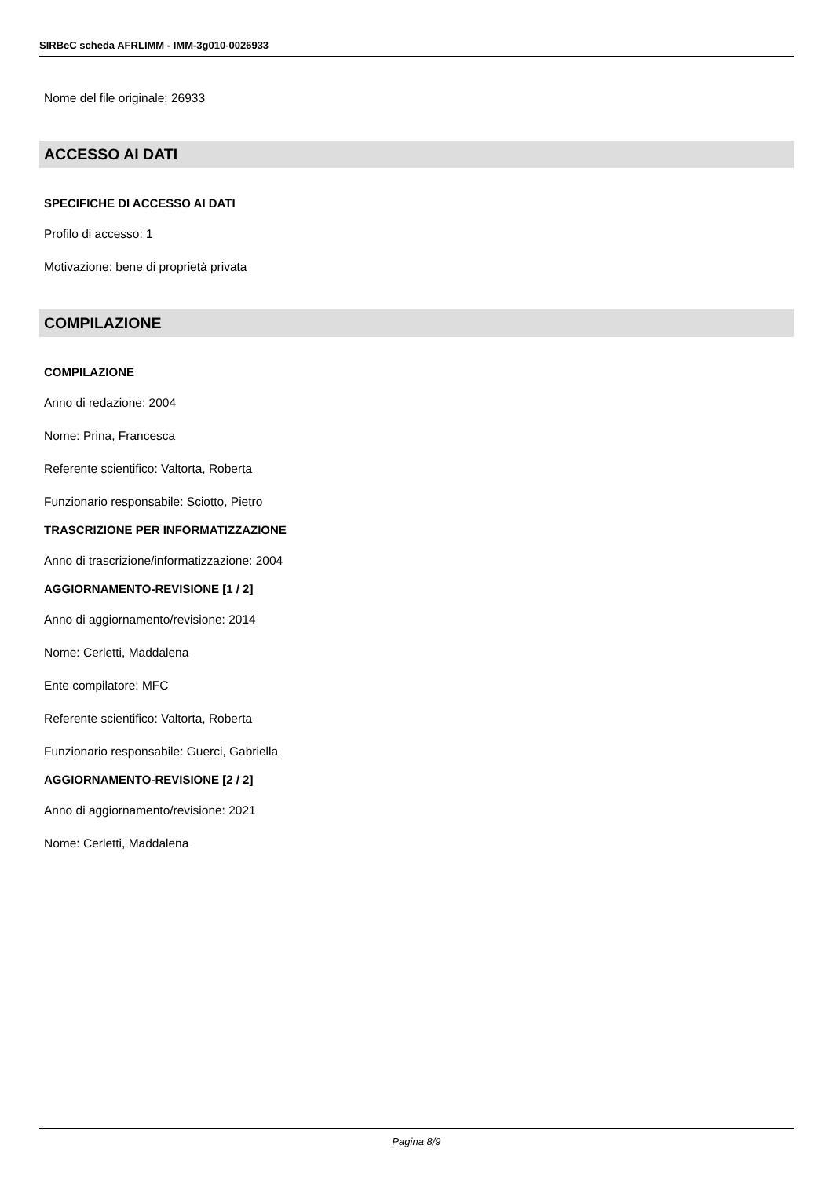SIRBeC scheda AFRLIMM - IMM-3g010-0026933
Nome del file originale: 26933
ACCESSO AI DATI
SPECIFICHE DI ACCESSO AI DATI
Profilo di accesso: 1
Motivazione: bene di proprietà privata
COMPILAZIONE
COMPILAZIONE
Anno di redazione: 2004
Nome: Prina, Francesca
Referente scientifico: Valtorta, Roberta
Funzionario responsabile: Sciotto, Pietro
TRASCRIZIONE PER INFORMATIZZAZIONE
Anno di trascrizione/informatizzazione: 2004
AGGIORNAMENTO-REVISIONE [1 / 2]
Anno di aggiornamento/revisione: 2014
Nome: Cerletti, Maddalena
Ente compilatore: MFC
Referente scientifico: Valtorta, Roberta
Funzionario responsabile: Guerci, Gabriella
AGGIORNAMENTO-REVISIONE [2 / 2]
Anno di aggiornamento/revisione: 2021
Nome: Cerletti, Maddalena
Pagina 8/9